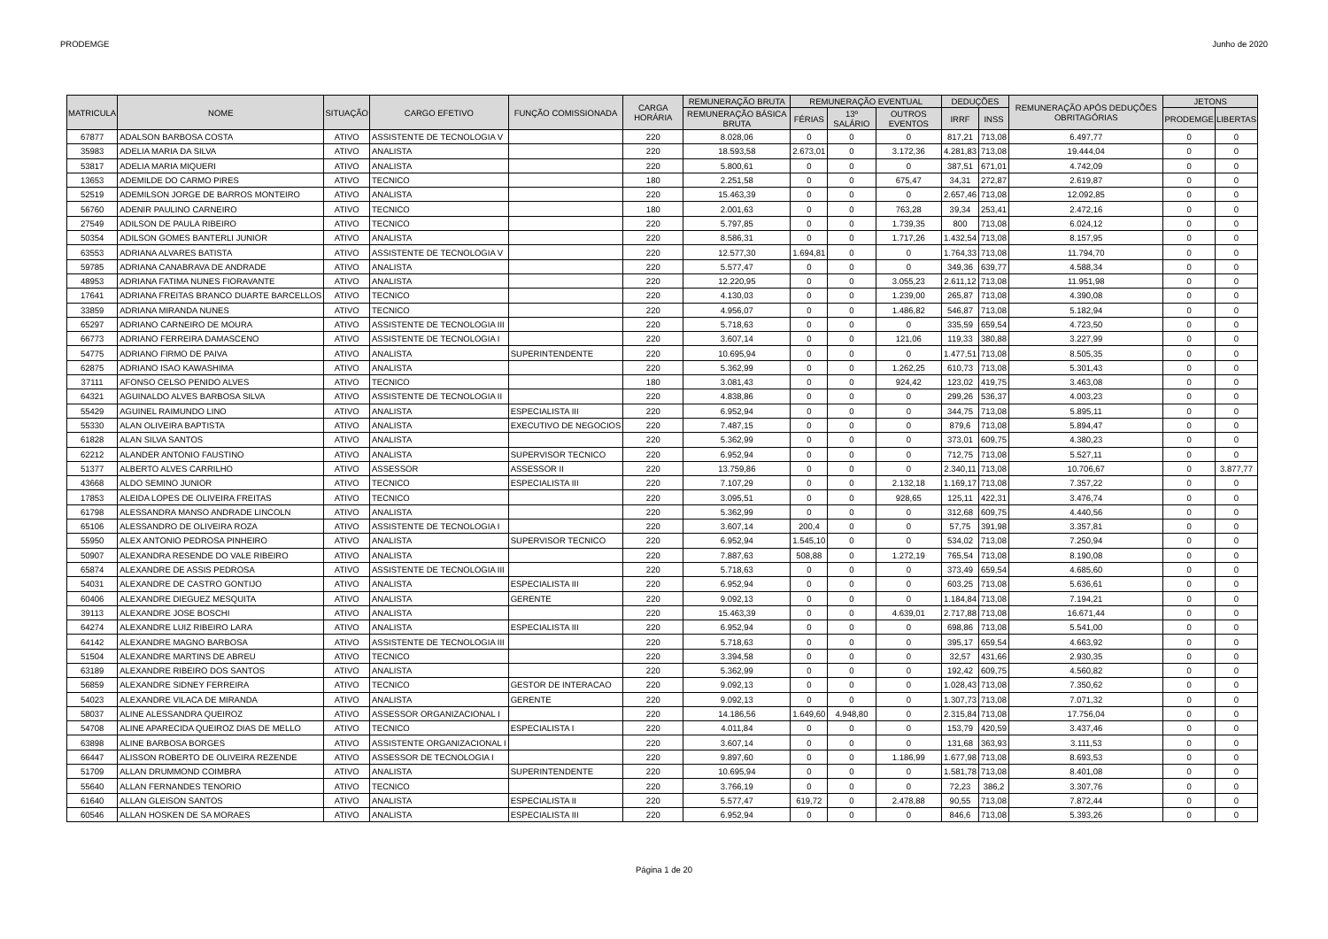PRODEMGE Junho de 2020
| MATRICULA | NOME | SITUAÇÃO | CARGO EFETIVO | FUNÇÃO COMISSIONADA | CARGA HORÁRIA | REMUNERAÇÃO BRUTA | REMUNERAÇÃO EVENTUAL | | | DEDUÇÕES | | REMUNERAÇÃO APÓS DEDUÇÕES OBRITAGÓRIAS | JETONS | |
| --- | --- | --- | --- | --- | --- | --- | --- | --- | --- | --- | --- | --- | --- | --- |
| | | | | | | REMUNERAÇÃO BÁSICA BRUTA | FÉRIAS | 13º SALÁRIO | OUTROS EVENTOS | IRRF | INSS | | PRODEMGE | LIBERTAS |
| 67877 | ADALSON BARBOSA COSTA | ATIVO | ASSISTENTE DE TECNOLOGIA V | | 220 | 8.028,06 | 0 | 0 | 0 | 817,21 | 713,08 | 6.497,77 | 0 | 0 |
| 35983 | ADELIA MARIA DA SILVA | ATIVO | ANALISTA | | 220 | 18.593,58 | 2.673,01 | 0 | 3.172,36 | 4.281,83 | 713,08 | 19.444,04 | 0 | 0 |
| 53817 | ADELIA MARIA MIQUERI | ATIVO | ANALISTA | | 220 | 5.800,61 | 0 | 0 | 0 | 387,51 | 671,01 | 4.742,09 | 0 | 0 |
| 13653 | ADEMILDE DO CARMO PIRES | ATIVO | TECNICO | | 180 | 2.251,58 | 0 | 0 | 675,47 | 34,31 | 272,87 | 2.619,87 | 0 | 0 |
| 52519 | ADEMILSON JORGE DE BARROS MONTEIRO | ATIVO | ANALISTA | | 220 | 15.463,39 | 0 | 0 | 0 | 2.657,46 | 713,08 | 12.092,85 | 0 | 0 |
| 56760 | ADENIR PAULINO CARNEIRO | ATIVO | TECNICO | | 180 | 2.001,63 | 0 | 0 | 763,28 | 39,34 | 253,41 | 2.472,16 | 0 | 0 |
| 27549 | ADILSON DE PAULA RIBEIRO | ATIVO | TECNICO | | 220 | 5.797,85 | 0 | 0 | 1.739,35 | 800 | 713,08 | 6.024,12 | 0 | 0 |
| 50354 | ADILSON GOMES BANTERLI JUNIOR | ATIVO | ANALISTA | | 220 | 8.586,31 | 0 | 0 | 1.717,26 | 1.432,54 | 713,08 | 8.157,95 | 0 | 0 |
| 63553 | ADRIANA ALVARES BATISTA | ATIVO | ASSISTENTE DE TECNOLOGIA V | | 220 | 12.577,30 | 1.694,81 | 0 | 0 | 1.764,33 | 713,08 | 11.794,70 | 0 | 0 |
| 59785 | ADRIANA CANABRAVA DE ANDRADE | ATIVO | ANALISTA | | 220 | 5.577,47 | 0 | 0 | 0 | 349,36 | 639,77 | 4.588,34 | 0 | 0 |
| 48953 | ADRIANA FATIMA NUNES FIORAVANTE | ATIVO | ANALISTA | | 220 | 12.220,95 | 0 | 0 | 3.055,23 | 2.611,12 | 713,08 | 11.951,98 | 0 | 0 |
| 17641 | ADRIANA FREITAS BRANCO DUARTE BARCELLOS | ATIVO | TECNICO | | 220 | 4.130,03 | 0 | 0 | 1.239,00 | 265,87 | 713,08 | 4.390,08 | 0 | 0 |
| 33859 | ADRIANA MIRANDA NUNES | ATIVO | TECNICO | | 220 | 4.956,07 | 0 | 0 | 1.486,82 | 546,87 | 713,08 | 5.182,94 | 0 | 0 |
| 65297 | ADRIANO CARNEIRO DE MOURA | ATIVO | ASSISTENTE DE TECNOLOGIA III | | 220 | 5.718,63 | 0 | 0 | 0 | 335,59 | 659,54 | 4.723,50 | 0 | 0 |
| 66773 | ADRIANO FERREIRA DAMASCENO | ATIVO | ASSISTENTE DE TECNOLOGIA I | | 220 | 3.607,14 | 0 | 0 | 121,06 | 119,33 | 380,88 | 3.227,99 | 0 | 0 |
| 54775 | ADRIANO FIRMO DE PAIVA | ATIVO | ANALISTA | SUPERINTENDENTE | 220 | 10.695,94 | 0 | 0 | 0 | 1.477,51 | 713,08 | 8.505,35 | 0 | 0 |
| 62875 | ADRIANO ISAO KAWASHIMA | ATIVO | ANALISTA | | 220 | 5.362,99 | 0 | 0 | 1.262,25 | 610,73 | 713,08 | 5.301,43 | 0 | 0 |
| 37111 | AFONSO CELSO PENIDO ALVES | ATIVO | TECNICO | | 180 | 3.081,43 | 0 | 0 | 924,42 | 123,02 | 419,75 | 3.463,08 | 0 | 0 |
| 64321 | AGUINALDO ALVES BARBOSA SILVA | ATIVO | ASSISTENTE DE TECNOLOGIA II | | 220 | 4.838,86 | 0 | 0 | 0 | 299,26 | 536,37 | 4.003,23 | 0 | 0 |
| 55429 | AGUINEL RAIMUNDO LINO | ATIVO | ANALISTA | ESPECIALISTA III | 220 | 6.952,94 | 0 | 0 | 0 | 344,75 | 713,08 | 5.895,11 | 0 | 0 |
| 55330 | ALAN OLIVEIRA BAPTISTA | ATIVO | ANALISTA | EXECUTIVO DE NEGOCIOS | 220 | 7.487,15 | 0 | 0 | 0 | 879,6 | 713,08 | 5.894,47 | 0 | 0 |
| 61828 | ALAN SILVA SANTOS | ATIVO | ANALISTA | | 220 | 5.362,99 | 0 | 0 | 0 | 373,01 | 609,75 | 4.380,23 | 0 | 0 |
| 62212 | ALANDER ANTONIO FAUSTINO | ATIVO | ANALISTA | SUPERVISOR TECNICO | 220 | 6.952,94 | 0 | 0 | 0 | 712,75 | 713,08 | 5.527,11 | 0 | 0 |
| 51377 | ALBERTO ALVES CARRILHO | ATIVO | ASSESSOR | ASSESSOR II | 220 | 13.759,86 | 0 | 0 | 0 | 2.340,11 | 713,08 | 10.706,67 | 0 | 3.877,77 |
| 43668 | ALDO SEMINO JUNIOR | ATIVO | TECNICO | ESPECIALISTA III | 220 | 7.107,29 | 0 | 0 | 2.132,18 | 1.169,17 | 713,08 | 7.357,22 | 0 | 0 |
| 17853 | ALEIDA LOPES DE OLIVEIRA FREITAS | ATIVO | TECNICO | | 220 | 3.095,51 | 0 | 0 | 928,65 | 125,11 | 422,31 | 3.476,74 | 0 | 0 |
| 61798 | ALESSANDRA MANSO ANDRADE LINCOLN | ATIVO | ANALISTA | | 220 | 5.362,99 | 0 | 0 | 0 | 312,68 | 609,75 | 4.440,56 | 0 | 0 |
| 65106 | ALESSANDRO DE OLIVEIRA ROZA | ATIVO | ASSISTENTE DE TECNOLOGIA I | | 220 | 3.607,14 | 200,4 | 0 | 0 | 57,75 | 391,98 | 3.357,81 | 0 | 0 |
| 55950 | ALEX ANTONIO PEDROSA PINHEIRO | ATIVO | ANALISTA | SUPERVISOR TECNICO | 220 | 6.952,94 | 1.545,10 | 0 | 0 | 534,02 | 713,08 | 7.250,94 | 0 | 0 |
| 50907 | ALEXANDRA RESENDE DO VALE RIBEIRO | ATIVO | ANALISTA | | 220 | 7.887,63 | 508,88 | 0 | 1.272,19 | 765,54 | 713,08 | 8.190,08 | 0 | 0 |
| 65874 | ALEXANDRE DE ASSIS PEDROSA | ATIVO | ASSISTENTE DE TECNOLOGIA III | | 220 | 5.718,63 | 0 | 0 | 0 | 373,49 | 659,54 | 4.685,60 | 0 | 0 |
| 54031 | ALEXANDRE DE CASTRO GONTIJO | ATIVO | ANALISTA | ESPECIALISTA III | 220 | 6.952,94 | 0 | 0 | 0 | 603,25 | 713,08 | 5.636,61 | 0 | 0 |
| 60406 | ALEXANDRE DIEGUEZ MESQUITA | ATIVO | ANALISTA | GERENTE | 220 | 9.092,13 | 0 | 0 | 0 | 1.184,84 | 713,08 | 7.194,21 | 0 | 0 |
| 39113 | ALEXANDRE JOSE BOSCHI | ATIVO | ANALISTA | | 220 | 15.463,39 | 0 | 0 | 4.639,01 | 2.717,88 | 713,08 | 16.671,44 | 0 | 0 |
| 64274 | ALEXANDRE LUIZ RIBEIRO LARA | ATIVO | ANALISTA | ESPECIALISTA III | 220 | 6.952,94 | 0 | 0 | 0 | 698,86 | 713,08 | 5.541,00 | 0 | 0 |
| 64142 | ALEXANDRE MAGNO BARBOSA | ATIVO | ASSISTENTE DE TECNOLOGIA III | | 220 | 5.718,63 | 0 | 0 | 0 | 395,17 | 659,54 | 4.663,92 | 0 | 0 |
| 51504 | ALEXANDRE MARTINS DE ABREU | ATIVO | TECNICO | | 220 | 3.394,58 | 0 | 0 | 0 | 32,57 | 431,66 | 2.930,35 | 0 | 0 |
| 63189 | ALEXANDRE RIBEIRO DOS SANTOS | ATIVO | ANALISTA | | 220 | 5.362,99 | 0 | 0 | 0 | 192,42 | 609,75 | 4.560,82 | 0 | 0 |
| 56859 | ALEXANDRE SIDNEY FERREIRA | ATIVO | TECNICO | GESTOR DE INTERACAO | 220 | 9.092,13 | 0 | 0 | 0 | 1.028,43 | 713,08 | 7.350,62 | 0 | 0 |
| 54023 | ALEXANDRE VILACA DE MIRANDA | ATIVO | ANALISTA | GERENTE | 220 | 9.092,13 | 0 | 0 | 0 | 1.307,73 | 713,08 | 7.071,32 | 0 | 0 |
| 58037 | ALINE ALESSANDRA QUEIROZ | ATIVO | ASSESSOR ORGANIZACIONAL I | | 220 | 14.186,56 | 1.649,60 | 4.948,80 | 0 | 2.315,84 | 713,08 | 17.756,04 | 0 | 0 |
| 54708 | ALINE APARECIDA QUEIROZ DIAS DE MELLO | ATIVO | TECNICO | ESPECIALISTA I | 220 | 4.011,84 | 0 | 0 | 0 | 153,79 | 420,59 | 3.437,46 | 0 | 0 |
| 63898 | ALINE BARBOSA BORGES | ATIVO | ASSISTENTE ORGANIZACIONAL I | | 220 | 3.607,14 | 0 | 0 | 0 | 131,68 | 363,93 | 3.111,53 | 0 | 0 |
| 66447 | ALISSON ROBERTO DE OLIVEIRA REZENDE | ATIVO | ASSESSOR DE TECNOLOGIA I | | 220 | 9.897,60 | 0 | 0 | 1.186,99 | 1.677,98 | 713,08 | 8.693,53 | 0 | 0 |
| 51709 | ALLAN DRUMMOND COIMBRA | ATIVO | ANALISTA | SUPERINTENDENTE | 220 | 10.695,94 | 0 | 0 | 0 | 1.581,78 | 713,08 | 8.401,08 | 0 | 0 |
| 55640 | ALLAN FERNANDES TENORIO | ATIVO | TECNICO | | 220 | 3.766,19 | 0 | 0 | 0 | 72,23 | 386,2 | 3.307,76 | 0 | 0 |
| 61640 | ALLAN GLEISON SANTOS | ATIVO | ANALISTA | ESPECIALISTA II | 220 | 5.577,47 | 619,72 | 0 | 2.478,88 | 90,55 | 713,08 | 7.872,44 | 0 | 0 |
| 60546 | ALLAN HOSKEN DE SA MORAES | ATIVO | ANALISTA | ESPECIALISTA III | 220 | 6.952,94 | 0 | 0 | 0 | 846,6 | 713,08 | 5.393,26 | 0 | 0 |
Página 1 de 20